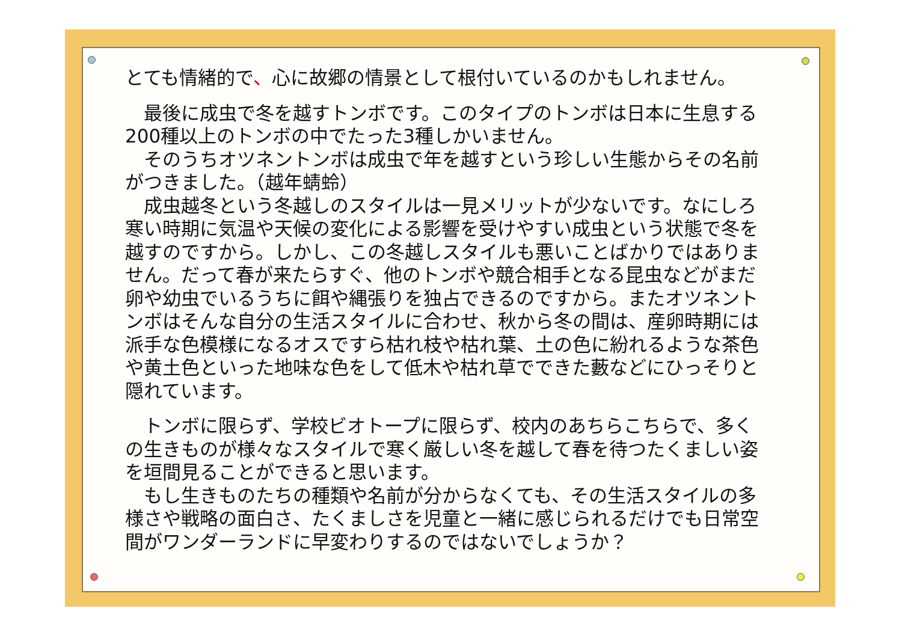とても情緒的で、心に故郷の情景として根付いているのかもしれません。
　最後に成虫で冬を越すトンボです。このタイプのトンボは日本に生息する200種以上のトンボの中でたった3種しかいません。
　そのうちオツネントンボは成虫で年を越すという珍しい生態からその名前がつきました。（越年蜻蛉）
　成虫越冬という冬越しのスタイルは一見メリットが少ないです。なにしろ寒い時期に気温や天候の変化による影響を受けやすい成虫という状態で冬を越すのですから。しかし、この冬越しスタイルも悪いことばかりではありません。だって春が来たらすぐ、他のトンボや競合相手となる昆虫などがまだ卵や幼虫でいるうちに餌や縄張りを独占できるのですから。またオツネントンボはそんな自分の生活スタイルに合わせ、秋から冬の間は、産卵時期には派手な色模様になるオスですら枯れ枝や枯れ葉、土の色に紛れるような茶色や黄土色といった地味な色をして低木や枯れ草でできた藪などにひっそりと隠れています。
　トンボに限らず、学校ビオトープに限らず、校内のあちらこちらで、多くの生きものが様々なスタイルで寒く厳しい冬を越して春を待つたくましい姿を垣間見ることができると思います。
　もし生きものたちの種類や名前が分からなくても、その生活スタイルの多様さや戦略の面白さ、たくましさを児童と一緒に感じられるだけでも日常空間がワンダーランドに早変わりするのではないでしょうか？